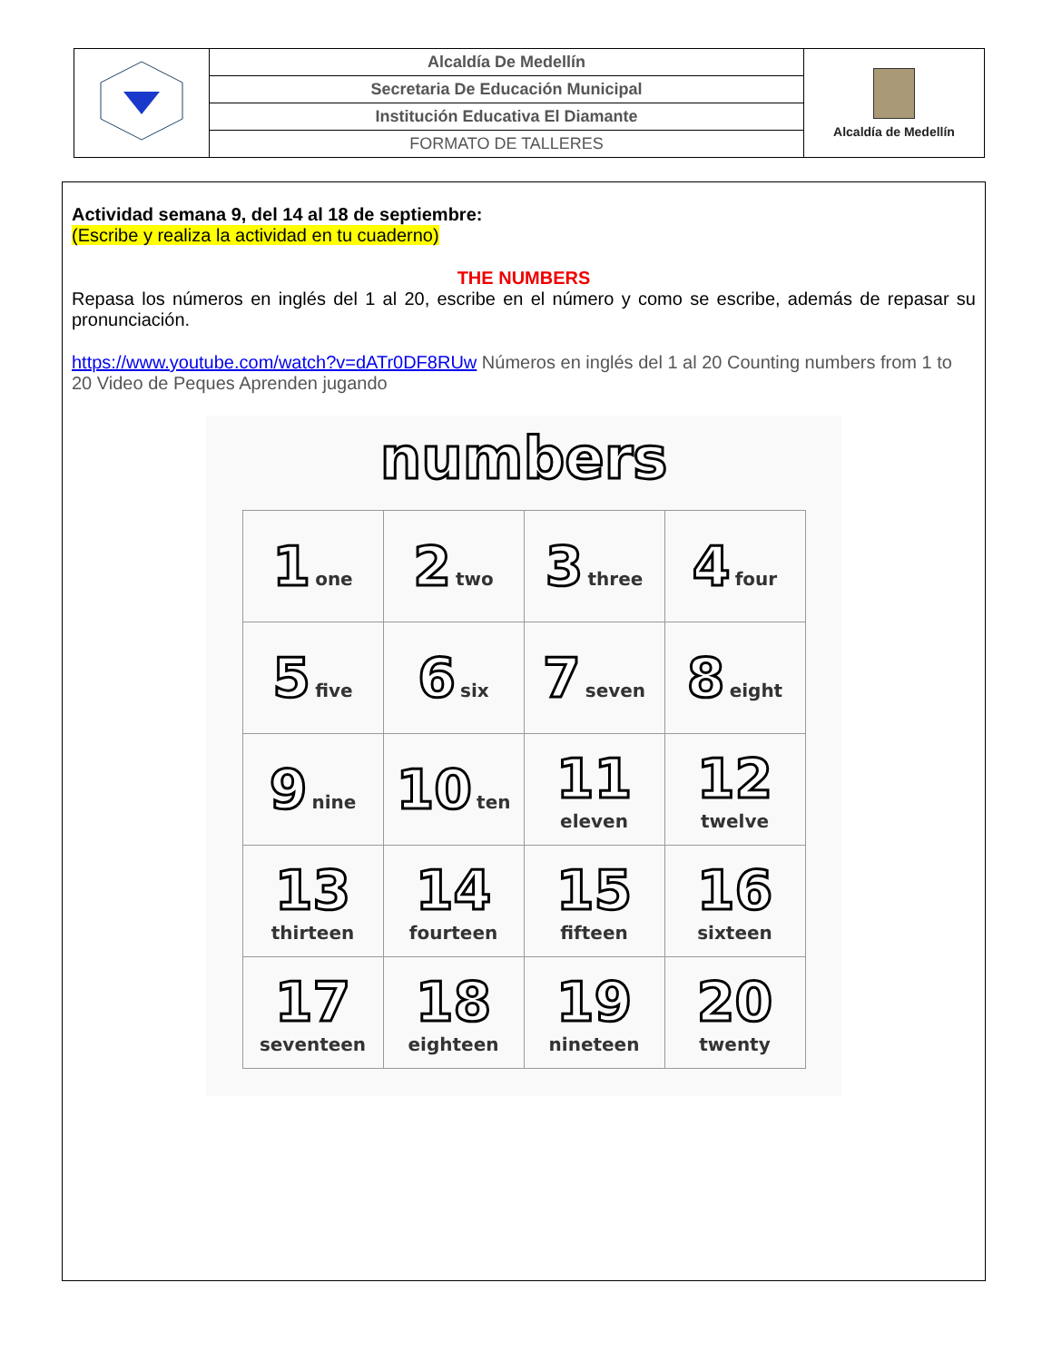| | Alcaldía De Medellín | Alcaldía de Medellín |
| | Secretaria De Educación Municipal | |
| | Institución Educativa El Diamante | |
| | FORMATO DE TALLERES | |
Actividad semana 9, del 14 al 18 de septiembre:
(Escribe y realiza la actividad en tu cuaderno)
THE NUMBERS
Repasa los números en inglés del 1 al 20, escribe en el número y como se escribe, además de repasar su pronunciación.
https://www.youtube.com/watch?v=dATr0DF8RUw Números en inglés del 1 al 20 Counting numbers from 1 to 20 Video de Peques Aprenden jugando
numbers
| 1 one | 2 two | 3 three | 4 four |
| 5 five | 6 six | 7 seven | 8 eight |
| 9 nine | 10 ten | 11 eleven | 12 twelve |
| 13 thirteen | 14 fourteen | 15 fifteen | 16 sixteen |
| 17 seventeen | 18 eighteen | 19 nineteen | 20 twenty |